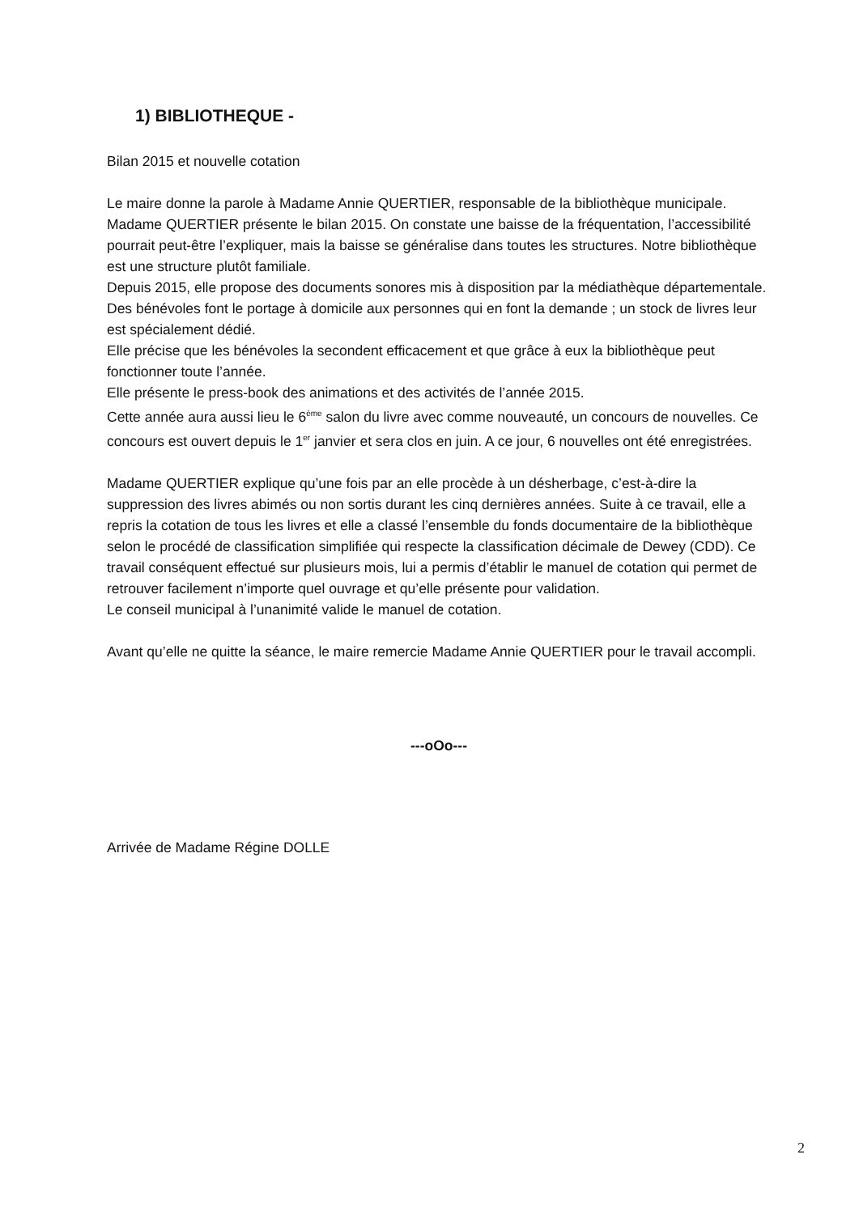1) BIBLIOTHEQUE -
Bilan 2015 et nouvelle cotation
Le maire donne la parole à Madame Annie QUERTIER, responsable de la bibliothèque municipale.
Madame QUERTIER présente le bilan 2015. On constate une baisse de la fréquentation, l’accessibilité pourrait peut-être l’expliquer, mais la baisse se généralise dans toutes les structures. Notre bibliothèque est une structure plutôt familiale.
Depuis 2015, elle propose des documents sonores mis à disposition par la médiathèque départementale.
Des bénévoles font le portage à domicile aux personnes qui en font la demande ; un stock de livres leur est spécialement dédié.
Elle précise que les bénévoles la secondent efficacement et que grâce à eux la bibliothèque peut fonctionner toute l’année.
Elle présente le press-book des animations et des activités de l’année 2015.
Cette année aura aussi lieu le 6<sup>ème</sup> salon du livre avec comme nouveauté, un concours de nouvelles. Ce concours est ouvert depuis le 1<sup>er</sup> janvier et sera clos en juin. A ce jour, 6 nouvelles ont été enregistrées.
Madame QUERTIER explique qu’une fois par an elle procède à un désherbage, c’est-à-dire la suppression des livres abimés ou non sortis durant les cinq dernières années. Suite à ce travail, elle a repris la cotation de tous les livres et elle a classé l’ensemble du fonds documentaire de la bibliothèque selon le procédé de classification simplifiée qui respecte la classification décimale de Dewey (CDD). Ce travail conséquent effectué sur plusieurs mois, lui a permis d’établir le manuel de cotation qui permet de retrouver facilement n’importe quel ouvrage et qu’elle présente pour validation.
Le conseil municipal à l’unanimité valide le manuel de cotation.
Avant qu’elle ne quitte la séance, le maire remercie Madame Annie QUERTIER pour le travail accompli.
---oOo---
Arrivée de Madame Régine DOLLE
2